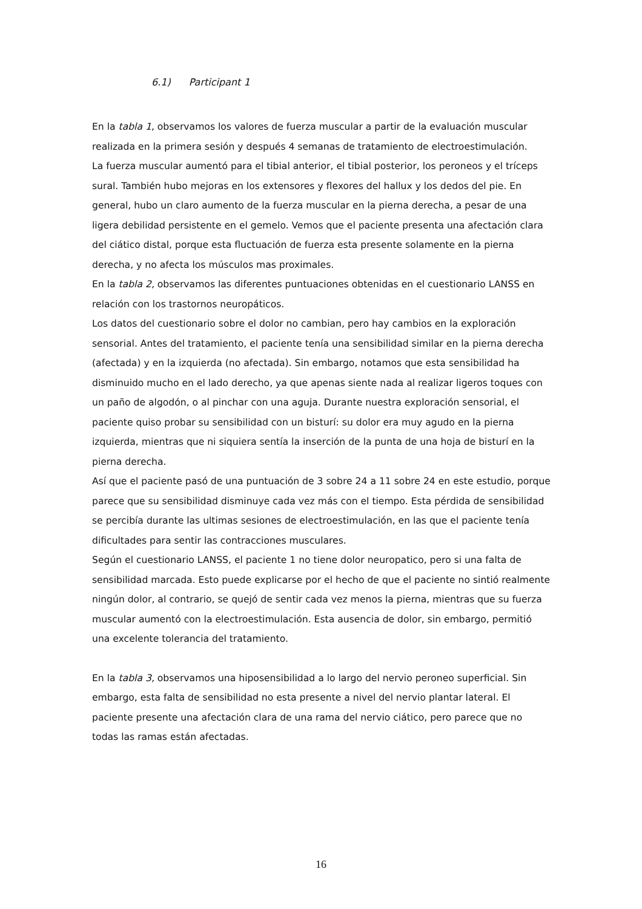6.1) Participant 1
En la tabla 1, observamos los valores de fuerza muscular a partir de la evaluación muscular realizada en la primera sesión y después 4 semanas de tratamiento de electroestimulación.
La fuerza muscular aumentó para el tibial anterior, el tibial posterior, los peroneos y el tríceps sural. También hubo mejoras en los extensores y flexores del hallux y los dedos del pie. En general, hubo un claro aumento de la fuerza muscular en la pierna derecha, a pesar de una ligera debilidad persistente en el gemelo. Vemos que el paciente presenta una afectación clara del ciático distal, porque esta fluctuación de fuerza esta presente solamente en la pierna derecha, y no afecta los músculos mas proximales.
En la tabla 2, observamos las diferentes puntuaciones obtenidas en el cuestionario LANSS en relación con los trastornos neuropáticos.
Los datos del cuestionario sobre el dolor no cambian, pero hay cambios en la exploración sensorial. Antes del tratamiento, el paciente tenía una sensibilidad similar en la pierna derecha (afectada) y en la izquierda (no afectada). Sin embargo, notamos que esta sensibilidad ha disminuido mucho en el lado derecho, ya que apenas siente nada al realizar ligeros toques con un paño de algodón, o al pinchar con una aguja. Durante nuestra exploración sensorial, el paciente quiso probar su sensibilidad con un bisturí: su dolor era muy agudo en la pierna izquierda, mientras que ni siquiera sentía la inserción de la punta de una hoja de bisturí en la pierna derecha.
Así que el paciente pasó de una puntuación de 3 sobre 24 a 11 sobre 24 en este estudio, porque parece que su sensibilidad disminuye cada vez más con el tiempo. Esta pérdida de sensibilidad se percibía durante las ultimas sesiones de electroestimulación, en las que el paciente tenía dificultades para sentir las contracciones musculares.
Según el cuestionario LANSS, el paciente 1 no tiene dolor neuropatico, pero si una falta de sensibilidad marcada. Esto puede explicarse por el hecho de que el paciente no sintió realmente ningún dolor, al contrario, se quejó de sentir cada vez menos la pierna, mientras que su fuerza muscular aumentó con la electroestimulación. Esta ausencia de dolor, sin embargo, permitió una excelente tolerancia del tratamiento.
En la tabla 3, observamos una hiposensibilidad a lo largo del nervio peroneo superficial. Sin embargo, esta falta de sensibilidad no esta presente a nivel del nervio plantar lateral. El paciente presente una afectación clara de una rama del nervio ciático, pero parece que no todas las ramas están afectadas.
16